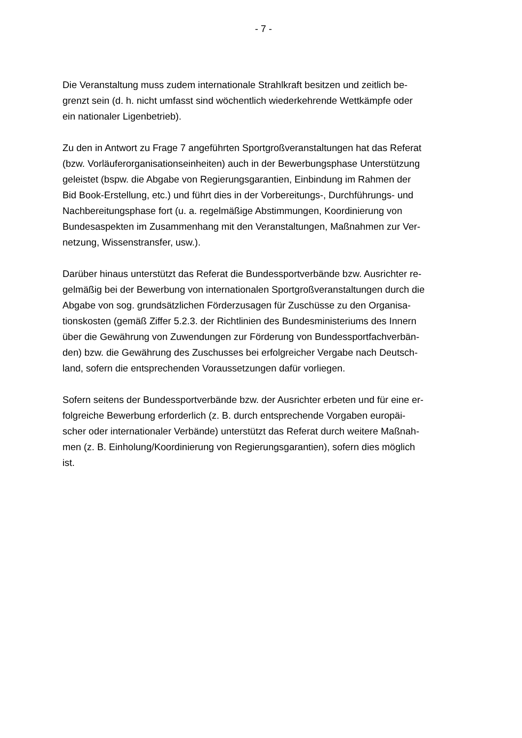- 7 -
Die Veranstaltung muss zudem internationale Strahlkraft besitzen und zeitlich be-
grenzt sein (d. h. nicht umfasst sind wöchentlich wiederkehrende Wettkämpfe oder
ein nationaler Ligenbetrieb).
Zu den in Antwort zu Frage 7 angeführten Sportgroßveranstaltungen hat das Referat
(bzw. Vorläuferorganisationseinheiten) auch in der Bewerbungsphase Unterstützung
geleistet (bspw. die Abgabe von Regierungsgarantien, Einbindung im Rahmen der
Bid Book-Erstellung, etc.) und führt dies in der Vorbereitungs-, Durchführungs- und
Nachbereitungsphase fort (u. a. regelmäßige Abstimmungen, Koordinierung von
Bundesaspekten im Zusammenhang mit den Veranstaltungen, Maßnahmen zur Ver-
netzung, Wissenstransfer, usw.).
Darüber hinaus unterstützt das Referat die Bundessportverbände bzw. Ausrichter re-
gelmäßig bei der Bewerbung von internationalen Sportgroßveranstaltungen durch die
Abgabe von sog. grundsätzlichen Förderzusagen für Zuschüsse zu den Organisa-
tionskosten (gemäß Ziffer 5.2.3. der Richtlinien des Bundesministeriums des Innern
über die Gewährung von Zuwendungen zur Förderung von Bundessportfachverbän-
den) bzw. die Gewährung des Zuschusses bei erfolgreicher Vergabe nach Deutsch-
land, sofern die entsprechenden Voraussetzungen dafür vorliegen.
Sofern seitens der Bundessportverbände bzw. der Ausrichter erbeten und für eine er-
folgreiche Bewerbung erforderlich (z. B. durch entsprechende Vorgaben europäi-
scher oder internationaler Verbände) unterstützt das Referat durch weitere Maßnah-
men (z. B. Einholung/Koordinierung von Regierungsgarantien), sofern dies möglich
ist.